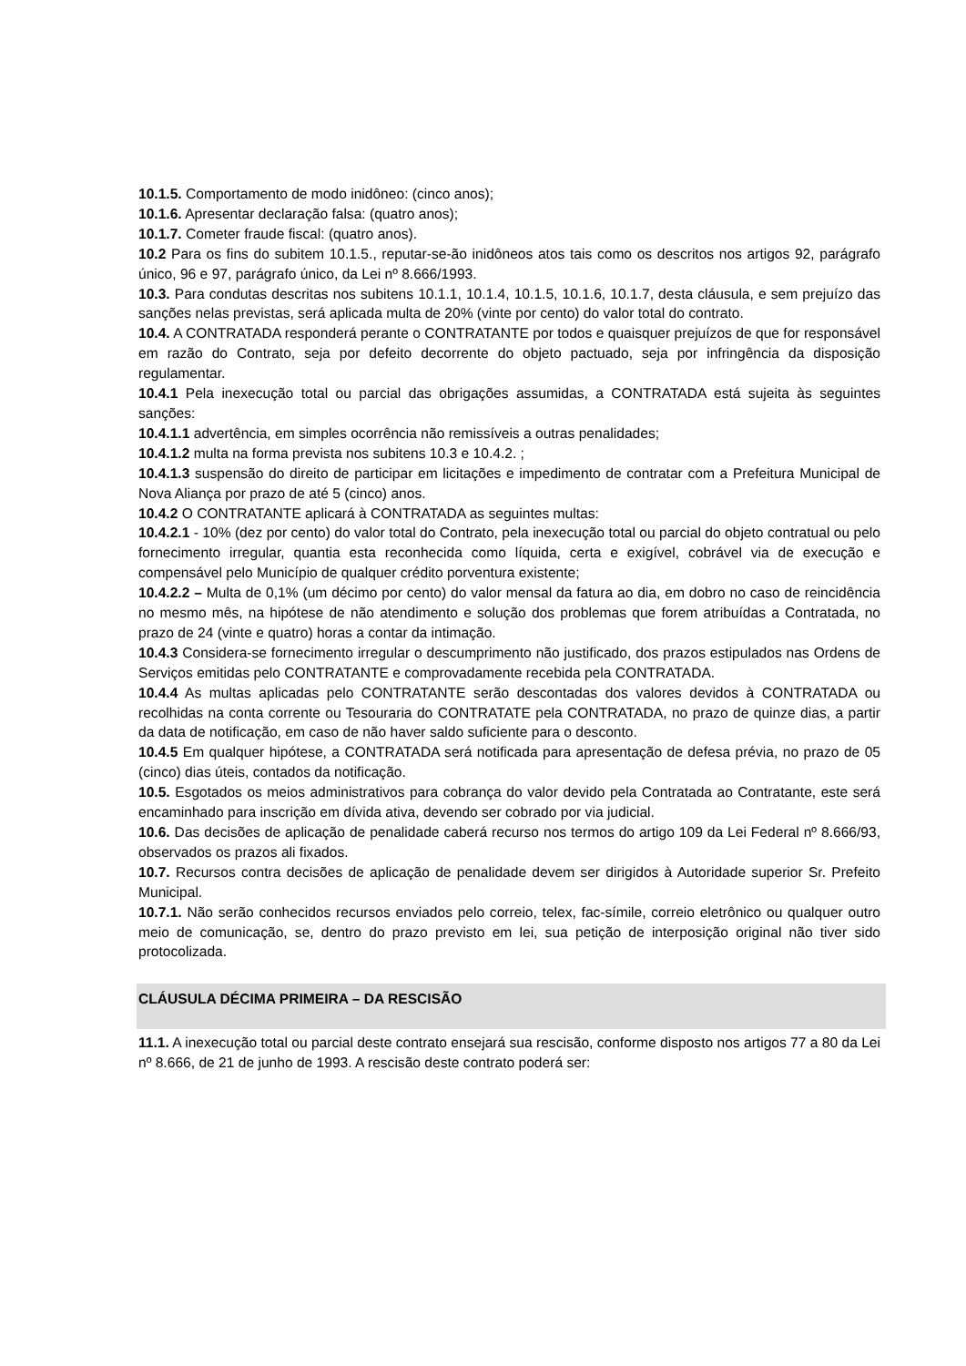10.1.5. Comportamento de modo inidôneo: (cinco anos);
10.1.6. Apresentar declaração falsa: (quatro anos);
10.1.7. Cometer fraude fiscal: (quatro anos).
10.2 Para os fins do subitem 10.1.5., reputar-se-ão inidôneos atos tais como os descritos nos artigos 92, parágrafo único, 96 e 97, parágrafo único, da Lei nº 8.666/1993.
10.3. Para condutas descritas nos subitens 10.1.1, 10.1.4, 10.1.5, 10.1.6, 10.1.7, desta cláusula, e sem prejuízo das sanções nelas previstas, será aplicada multa de 20% (vinte por cento) do valor total do contrato.
10.4. A CONTRATADA responderá perante o CONTRATANTE por todos e quaisquer prejuízos de que for responsável em razão do Contrato, seja por defeito decorrente do objeto pactuado, seja por infringência da disposição regulamentar.
10.4.1 Pela inexecução total ou parcial das obrigações assumidas, a CONTRATADA está sujeita às seguintes sanções:
10.4.1.1 advertência, em simples ocorrência não remissíveis a outras penalidades;
10.4.1.2 multa na forma prevista nos subitens 10.3 e 10.4.2. ;
10.4.1.3 suspensão do direito de participar em licitações e impedimento de contratar com a Prefeitura Municipal de Nova Aliança por prazo de até 5 (cinco) anos.
10.4.2 O CONTRATANTE aplicará à CONTRATADA as seguintes multas:
10.4.2.1 - 10% (dez por cento) do valor total do Contrato, pela inexecução total ou parcial do objeto contratual ou pelo fornecimento irregular, quantia esta reconhecida como líquida, certa e exigível, cobrável via de execução e compensável pelo Município de qualquer crédito porventura existente;
10.4.2.2 – Multa de 0,1% (um décimo por cento) do valor mensal da fatura ao dia, em dobro no caso de reincidência no mesmo mês, na hipótese de não atendimento e solução dos problemas que forem atribuídas a Contratada, no prazo de 24 (vinte e quatro) horas a contar da intimação.
10.4.3 Considera-se fornecimento irregular o descumprimento não justificado, dos prazos estipulados nas Ordens de Serviços emitidas pelo CONTRATANTE e comprovadamente recebida pela CONTRATADA.
10.4.4 As multas aplicadas pelo CONTRATANTE serão descontadas dos valores devidos à CONTRATADA ou recolhidas na conta corrente ou Tesouraria do CONTRATATE pela CONTRATADA, no prazo de quinze dias, a partir da data de notificação, em caso de não haver saldo suficiente para o desconto.
10.4.5 Em qualquer hipótese, a CONTRATADA será notificada para apresentação de defesa prévia, no prazo de 05 (cinco) dias úteis, contados da notificação.
10.5. Esgotados os meios administrativos para cobrança do valor devido pela Contratada ao Contratante, este será encaminhado para inscrição em dívida ativa, devendo ser cobrado por via judicial.
10.6. Das decisões de aplicação de penalidade caberá recurso nos termos do artigo 109 da Lei Federal nº 8.666/93, observados os prazos ali fixados.
10.7. Recursos contra decisões de aplicação de penalidade devem ser dirigidos à Autoridade superior Sr. Prefeito Municipal.
10.7.1. Não serão conhecidos recursos enviados pelo correio, telex, fac-símile, correio eletrônico ou qualquer outro meio de comunicação, se, dentro do prazo previsto em lei, sua petição de interposição original não tiver sido protocolizada.
CLÁUSULA DÉCIMA PRIMEIRA – DA RESCISÃO
11.1. A inexecução total ou parcial deste contrato ensejará sua rescisão, conforme disposto nos artigos 77 a 80 da Lei nº 8.666, de 21 de junho de 1993. A rescisão deste contrato poderá ser: